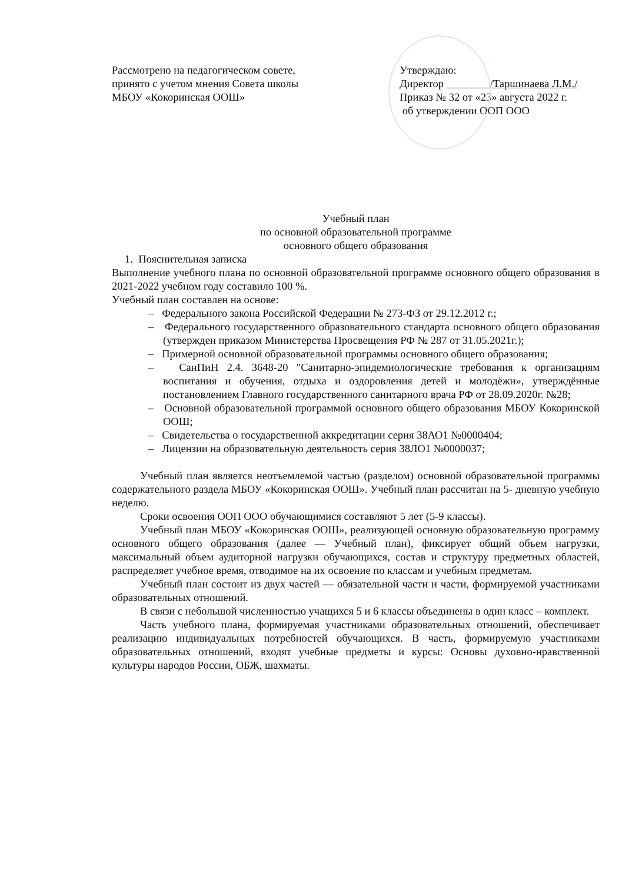Рассмотрено на педагогическом совете,
принято с учетом мнения Совета школы
МБОУ «Кокоринская ООШ»
Утверждаю:
Директор /Таршинаева Л.М./
Приказ № 32 от «23» августа 2022 г.
об утверждении ООП ООО
Учебный план
по основной образовательной программе
основного общего образования
1. Пояснительная записка
Выполнение учебного плана по основной образовательной программе основного общего образования в 2021-2022 учебном году составило 100 %.
Учебный план составлен на основе:
– Федерального закона Российской Федерации № 273-ФЗ от 29.12.2012 г.;
– Федерального государственного образовательного стандарта основного общего образования (утвержден приказом Министерства Просвещения РФ № 287 от 31.05.2021г.);
– Примерной основной образовательной программы основного общего образования;
– СанПиН 2.4. 3648-20 "Санитарно-эпидемиологические требования к организациям воспитания и обучения, отдыха и оздоровления детей и молодёжи», утверждённые постановлением Главного государственного санитарного врача РФ от 28.09.2020г. №28;
– Основной образовательной программой основного общего образования МБОУ Кокоринской ООШ;
– Свидетельства о государственной аккредитации серия 38АО1 №0000404;
– Лицензии на образовательную деятельность серия 38ЛО1 №0000037;
Учебный план является неотъемлемой частью (разделом) основной образовательной программы содержательного раздела МБОУ «Кокоринская ООШ». Учебный план рассчитан на 5- дневную учебную неделю.
Сроки освоения ООП ООО обучающимися составляют 5 лет (5-9 классы).
Учебный план МБОУ «Кокоринская ООШ», реализующей основную образовательную программу основного общего образования (далее — Учебный план), фиксирует общий объем нагрузки, максимальный объем аудиторной нагрузки обучающихся, состав и структуру предметных областей, распределяет учебное время, отводимое на их освоение по классам и учебным предметам.
Учебный план состоит из двух частей — обязательной части и части, формируемой участниками образовательных отношений.
В связи с небольшой численностью учащихся 5 и 6 классы объединены в один класс – комплект.
Часть учебного плана, формируемая участниками образовательных отношений, обеспечивает реализацию индивидуальных потребностей обучающихся. В часть, формируемую участниками образовательных отношений, входят учебные предметы и курсы: Основы духовно-нравственной культуры народов России, ОБЖ, шахматы.